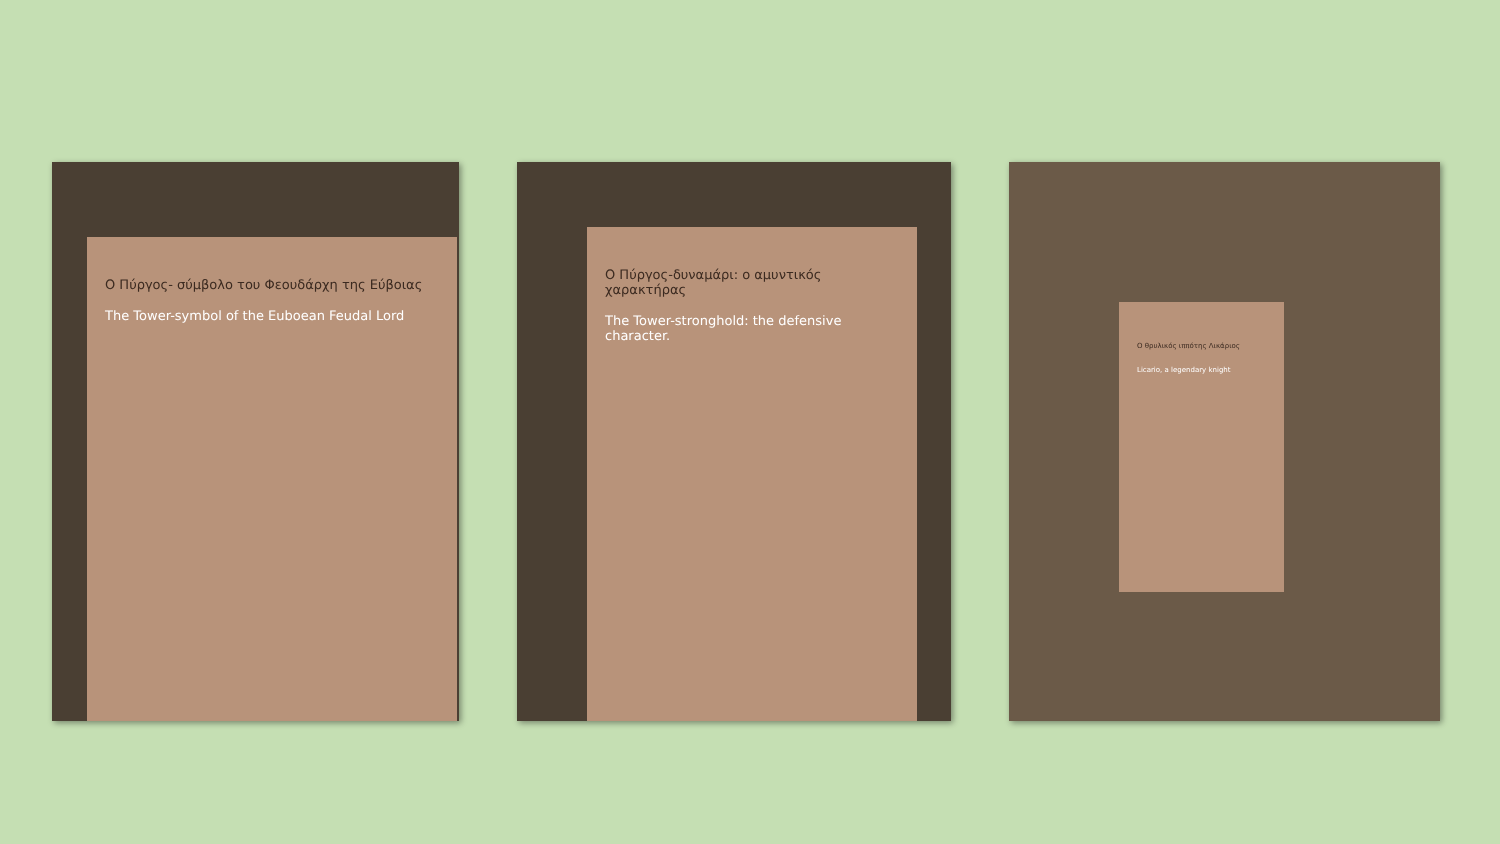Ο Πύργος- σύμβολο του Φεουδάρχη της Εύβοιας
The Tower-symbol of the Euboean Feudal Lord
Ο Πύργος-δυναμάρι: ο αμυντικός χαρακτήρας
The Tower-stronghold: the defensive character.
Ο θρυλικός ιππότης Λικάριος
Licario, a legendary knight